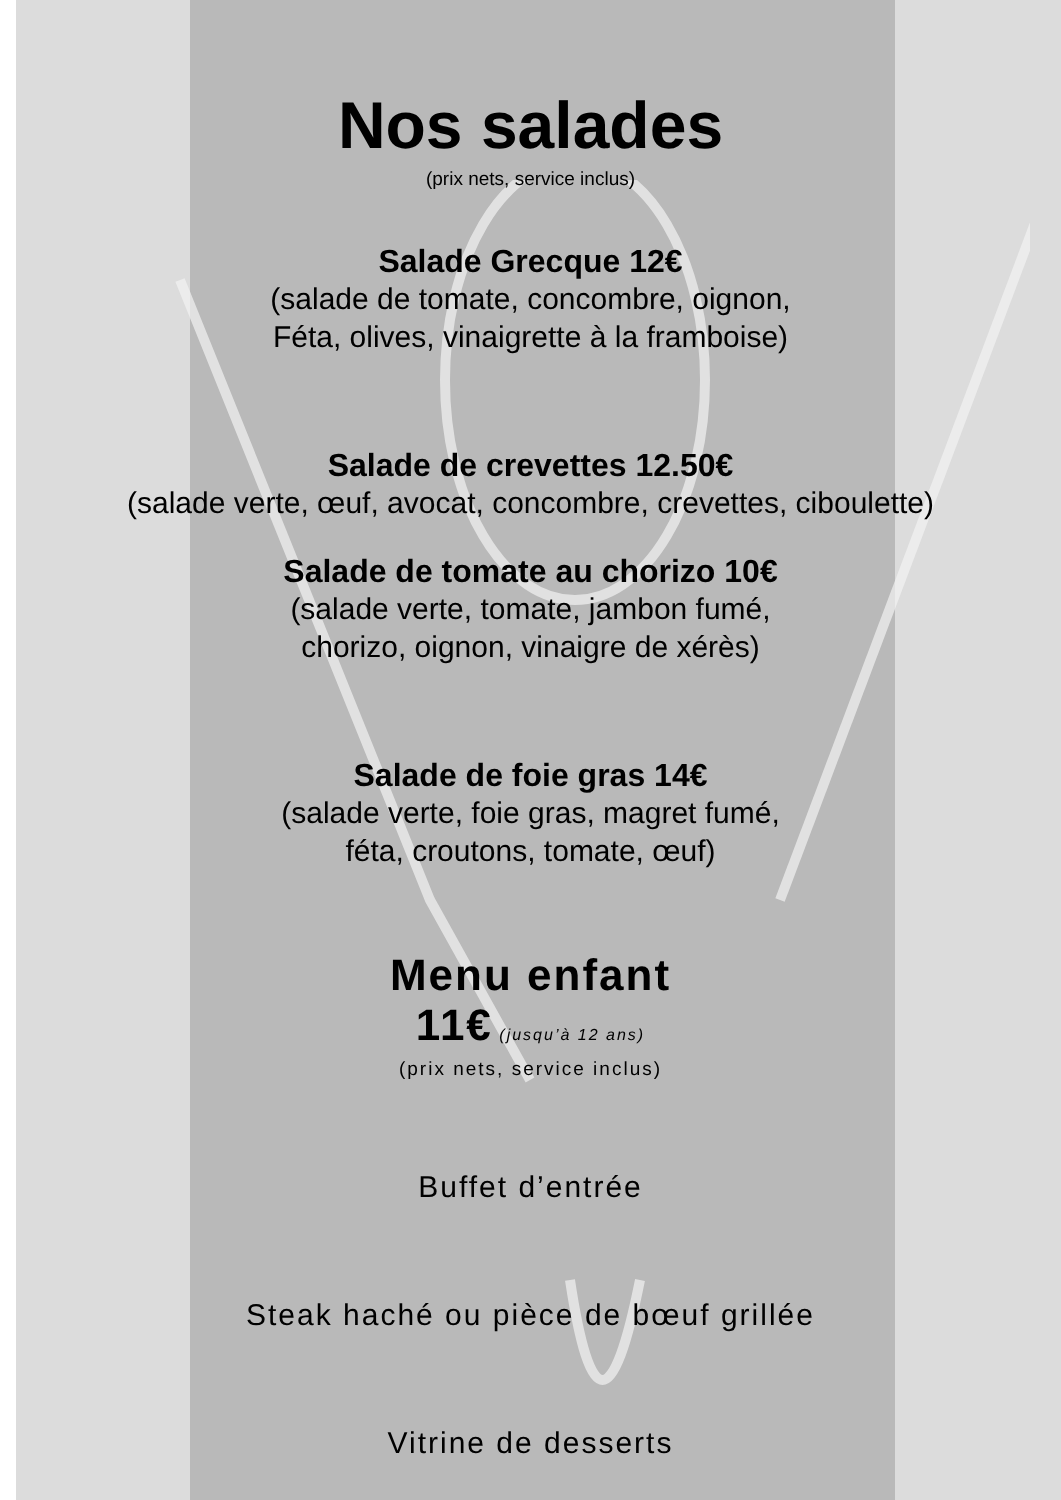Nos salades
(prix nets, service inclus)
Salade Grecque 12€
(salade de tomate, concombre, oignon,
Féta, olives, vinaigrette à la framboise)
Salade de crevettes 12.50€
(salade verte, œuf, avocat, concombre, crevettes, ciboulette)
Salade de tomate au chorizo 10€
(salade verte, tomate, jambon fumé,
chorizo, oignon, vinaigre de xérès)
Salade de foie gras 14€
(salade verte, foie gras, magret fumé,
féta, croutons, tomate, œuf)
Menu enfant
11€ (jusqu’à 12 ans)
(prix nets, service inclus)
Buffet d’entrée
Steak haché ou pièce de bœuf grillée
Vitrine de desserts